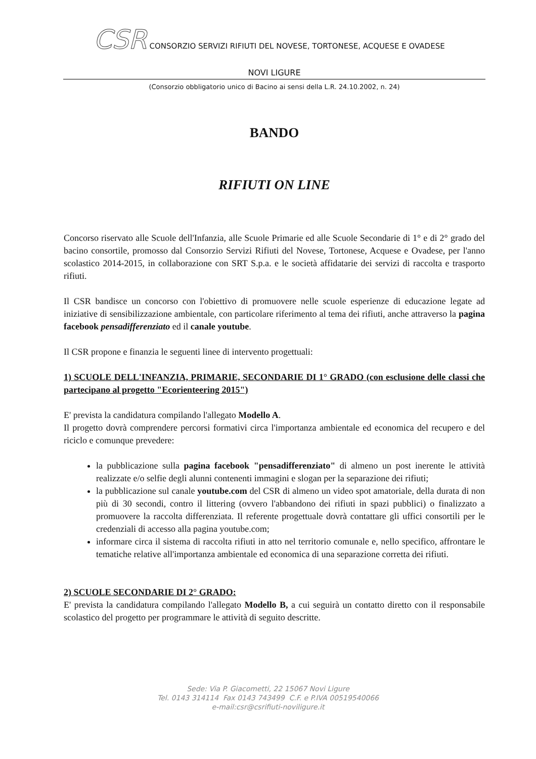CSR CONSORZIO SERVIZI RIFIUTI DEL NOVESE, TORTONESE, ACQUESE E OVADESE
NOVI LIGURE
(Consorzio obbligatorio unico di Bacino ai sensi della L.R. 24.10.2002, n. 24)
BANDO
RIFIUTI ON LINE
Concorso riservato alle Scuole dell'Infanzia, alle Scuole Primarie ed alle Scuole Secondarie di 1° e di 2° grado del bacino consortile, promosso dal Consorzio Servizi Rifiuti del Novese, Tortonese, Acquese e Ovadese, per l'anno scolastico 2014-2015, in collaborazione con SRT S.p.a. e le società affidatarie dei servizi di raccolta e trasporto rifiuti.
Il CSR bandisce un concorso con l'obiettivo di promuovere nelle scuole esperienze di educazione legate ad iniziative di sensibilizzazione ambientale, con particolare riferimento al tema dei rifiuti, anche attraverso la pagina facebook pensadifferenziato ed il canale youtube.
Il CSR propone e finanzia le seguenti linee di intervento progettuali:
1) SCUOLE DELL'INFANZIA, PRIMARIE, SECONDARIE DI 1° GRADO (con esclusione delle classi che partecipano al progetto "Ecorienteering 2015")
E' prevista la candidatura compilando l'allegato Modello A.
Il progetto dovrà comprendere percorsi formativi circa l'importanza ambientale ed economica del recupero e del riciclo e comunque prevedere:
la pubblicazione sulla pagina facebook "pensadifferenziato" di almeno un post inerente le attività realizzate e/o selfie degli alunni contenenti immagini e slogan per la separazione dei rifiuti;
la pubblicazione sul canale youtube.com del CSR di almeno un video spot amatoriale, della durata di non più di 30 secondi, contro il littering (ovvero l'abbandono dei rifiuti in spazi pubblici) o finalizzato a promuovere la raccolta differenziata. Il referente progettuale dovrà contattare gli uffici consortili per le credenziali di accesso alla pagina youtube.com;
informare circa il sistema di raccolta rifiuti in atto nel territorio comunale e, nello specifico, affrontare le tematiche relative all'importanza ambientale ed economica di una separazione corretta dei rifiuti.
2) SCUOLE SECONDARIE DI 2° GRADO:
E' prevista la candidatura compilando l'allegato Modello B, a cui seguirà un contatto diretto con il responsabile scolastico del progetto per programmare le attività di seguito descritte.
Sede: Via P. Giacometti, 22 15067 Novi Ligure
Tel. 0143 314114 Fax 0143 743499 C.F. e P.IVA 00519540066
e-mail:csr@csrifiuti-noviligure.it